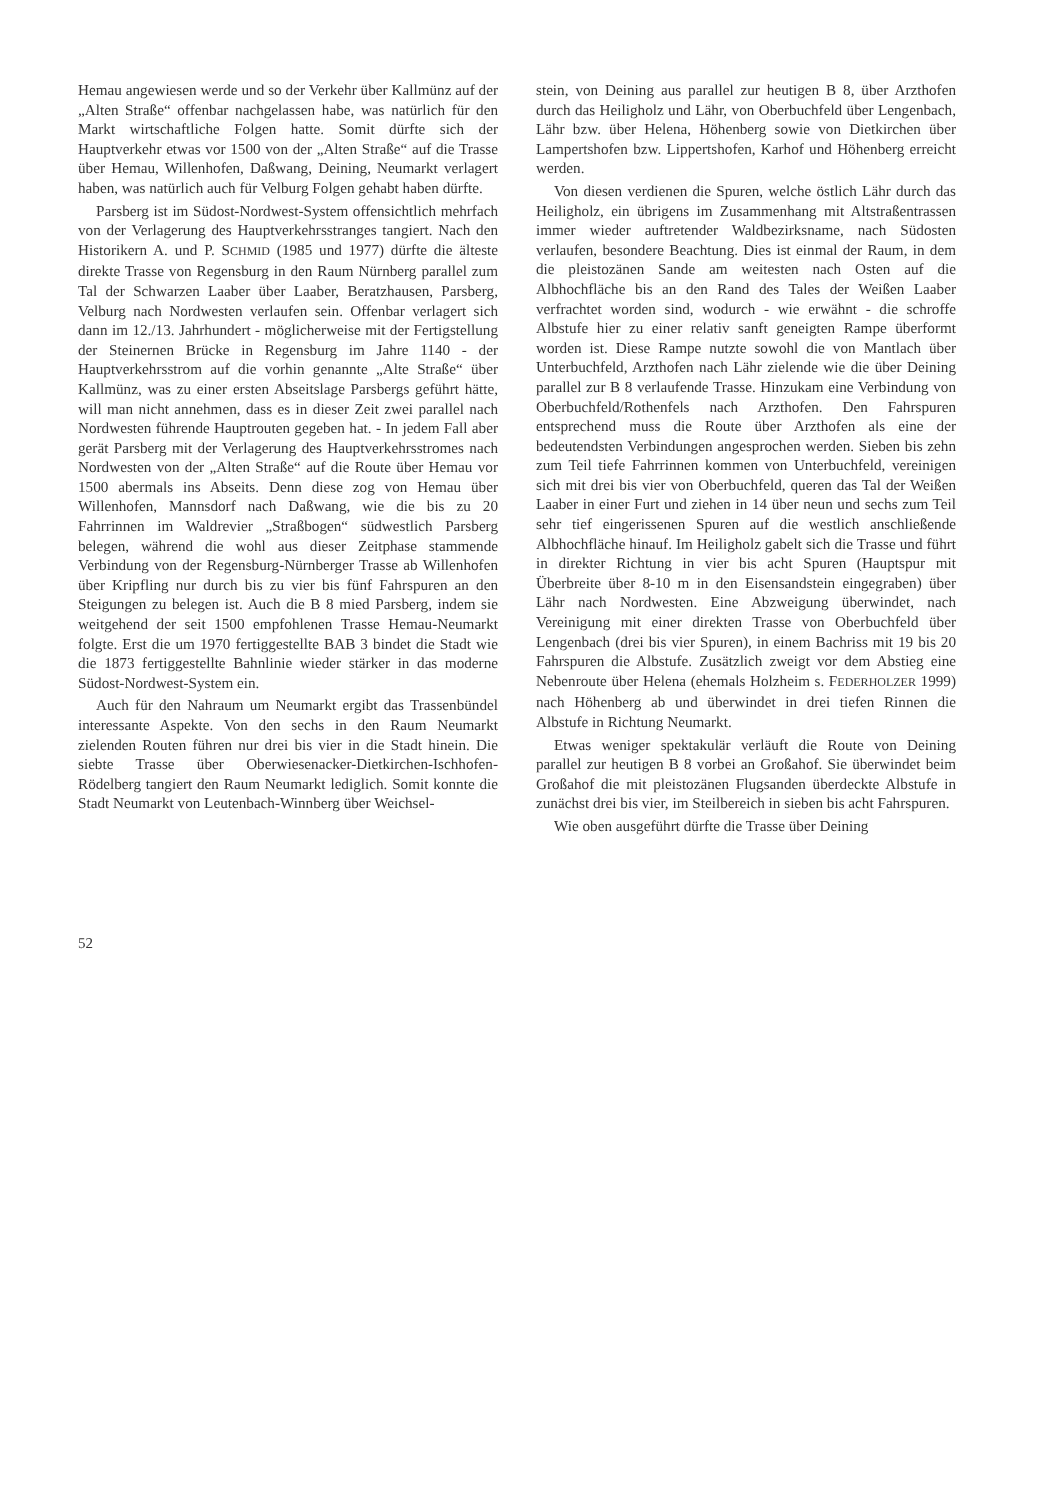Hemau angewiesen werde und so der Verkehr über Kallmünz auf der „Alten Straße“ offenbar nachgelassen habe, was natürlich für den Markt wirtschaftliche Folgen hatte. Somit dürfte sich der Hauptverkehr etwas vor 1500 von der „Alten Straße“ auf die Trasse über Hemau, Willenhofen, Daßwang, Deining, Neumarkt verlagert haben, was natürlich auch für Velburg Folgen gehabt haben dürfte.
Parsberg ist im Südost-Nordwest-System offensichtlich mehrfach von der Verlagerung des Hauptverkehrsstranges tangiert. Nach den Historikern A. und P. SCHMID (1985 und 1977) dürfte die älteste direkte Trasse von Regensburg in den Raum Nürnberg parallel zum Tal der Schwarzen Laaber über Laaber, Beratzhausen, Parsberg, Velburg nach Nordwesten verlaufen sein. Offenbar verlagert sich dann im 12./13. Jahrhundert - möglicherweise mit der Fertigstellung der Steinernen Brücke in Regensburg im Jahre 1140 - der Hauptverkehrsstrom auf die vorhin genannte „Alte Straße“ über Kallmünz, was zu einer ersten Abseitslage Parsbergs geführt hätte, will man nicht annehmen, dass es in dieser Zeit zwei parallel nach Nordwesten führende Hauptrouten gegeben hat. - In jedem Fall aber gerät Parsberg mit der Verlagerung des Hauptverkehrsstromes nach Nordwesten von der „Alten Straße“ auf die Route über Hemau vor 1500 abermals ins Abseits. Denn diese zog von Hemau über Willenhofen, Mannsdorf nach Daßwang, wie die bis zu 20 Fahrrinnen im Waldrevier „Straßbogen“ südwestlich Parsberg belegen, während die wohl aus dieser Zeitphase stammende Verbindung von der Regensburg-Nürnberger Trasse ab Willenhofen über Kripfling nur durch bis zu vier bis fünf Fahrspuren an den Steigungen zu belegen ist. Auch die B 8 mied Parsberg, indem sie weitgehend der seit 1500 empfohlenen Trasse Hemau-Neumarkt folgte. Erst die um 1970 fertiggestellte BAB 3 bindet die Stadt wie die 1873 fertiggestellte Bahnlinie wieder stärker in das moderne Südost-Nordwest-System ein.
Auch für den Nahraum um Neumarkt ergibt das Trassenbündel interessante Aspekte. Von den sechs in den Raum Neumarkt zielenden Routen führen nur drei bis vier in die Stadt hinein. Die siebte Trasse über Oberwiesenacker-Dietkirchen-Ischhofen-Rödelberg tangiert den Raum Neumarkt lediglich. Somit konnte die Stadt Neumarkt von Leutenbach-Winnberg über Weichsel-
stein, von Deining aus parallel zur heutigen B 8, über Arzthofen durch das Heiligholz und Lähr, von Oberbuchfeld über Lengenbach, Lähr bzw. über Helena, Höhenberg sowie von Dietkirchen über Lampertshofen bzw. Lippertshofen, Karhof und Höhenberg erreicht werden.
Von diesen verdienen die Spuren, welche östlich Lähr durch das Heiligholz, ein übrigens im Zusammenhang mit Altstraßentrassen immer wieder auftretender Waldbezirksname, nach Südosten verlaufen, besondere Beachtung. Dies ist einmal der Raum, in dem die pleistozänen Sande am weitesten nach Osten auf die Albhochfläche bis an den Rand des Tales der Weißen Laaber verfrachtet worden sind, wodurch - wie erwähnt - die schroffe Albstufe hier zu einer relativ sanft geneigten Rampe überformt worden ist. Diese Rampe nutzte sowohl die von Mantlach über Unterbuchfeld, Arzthofen nach Lähr zielende wie die über Deining parallel zur B 8 verlaufende Trasse. Hinzukam eine Verbindung von Oberbuchfeld/Rothenfels nach Arzthofen. Den Fahrspuren entsprechend muss die Route über Arzthofen als eine der bedeutendsten Verbindungen angesprochen werden. Sieben bis zehn zum Teil tiefe Fahrrinnen kommen von Unterbuchfeld, vereinigen sich mit drei bis vier von Oberbuchfeld, queren das Tal der Weißen Laaber in einer Furt und ziehen in 14 über neun und sechs zum Teil sehr tief eingerissenen Spuren auf die westlich anschließende Albhochfläche hinauf. Im Heiligholz gabelt sich die Trasse und führt in direkter Richtung in vier bis acht Spuren (Hauptspur mit Überbreite über 8-10 m in den Eisensandstein eingegraben) über Lähr nach Nordwesten. Eine Abzweigung überwindet, nach Vereinigung mit einer direkten Trasse von Oberbuchfeld über Lengenbach (drei bis vier Spuren), in einem Bachriss mit 19 bis 20 Fahrspuren die Albstufe. Zusätzlich zweigt vor dem Abstieg eine Nebenroute über Helena (ehemals Holzheim s. FEDERHOLZER 1999) nach Höhenberg ab und überwindet in drei tiefen Rinnen die Albstufe in Richtung Neumarkt.
Etwas weniger spektakulär verläuft die Route von Deining parallel zur heutigen B 8 vorbei an Großahof. Sie überwindet beim Großahof die mit pleistozänen Flugsanden überdeckte Albstufe in zunächst drei bis vier, im Steilbereich in sieben bis acht Fahrspuren.
Wie oben ausgeführt dürfte die Trasse über Deining
52